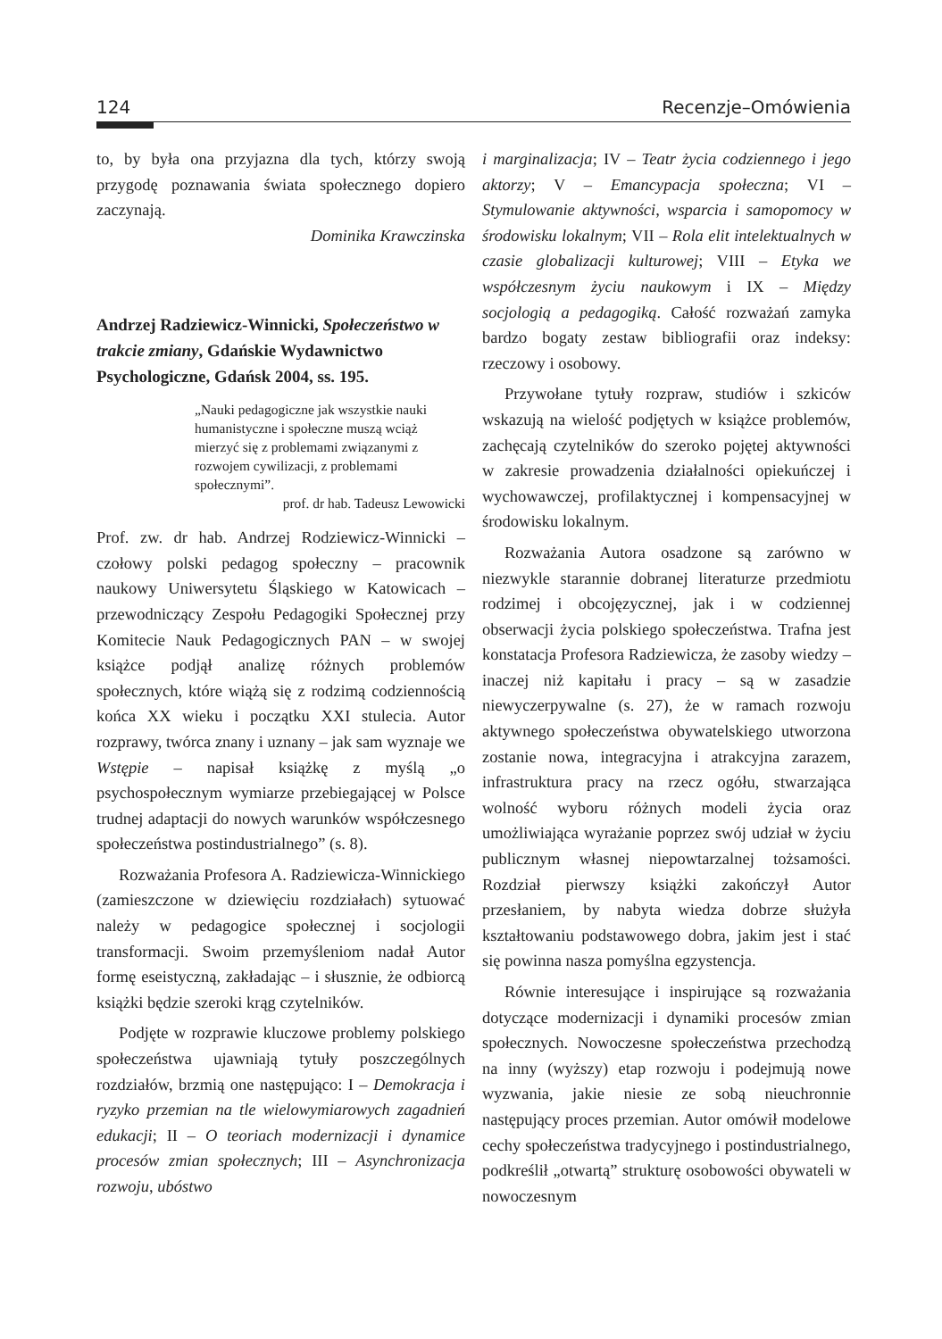124 Recenzje–Omówienia
to, by była ona przyjazna dla tych, którzy swoją przygodę poznawania świata społecznego dopiero zaczynają.
Dominika Krawczinska
Andrzej Radziewicz-Winnicki, Społeczeństwo w trakcie zmiany, Gdańskie Wydawnictwo Psychologiczne, Gdańsk 2004, ss. 195.
„Nauki pedagogiczne jak wszystkie nauki humanistyczne i społeczne muszą wciąż mierzyć się z problemami związanymi z rozwojem cywilizacji, z problemami społecznymi”.
prof. dr hab. Tadeusz Lewowicki
Prof. zw. dr hab. Andrzej Rodziewicz-Winnicki – czołowy polski pedagog społeczny – pracownik naukowy Uniwersytetu Śląskiego w Katowicach – przewodniczący Zespołu Pedagogiki Społecznej przy Komitecie Nauk Pedagogicznych PAN – w swojej książce podjął analizę różnych problemów społecznych, które wiążą się z rodzimą codziennością końca XX wieku i początku XXI stulecia. Autor rozprawy, twórca znany i uznany – jak sam wyznaje we Wstępie – napisał książkę z myślą „o psychospołecznym wymiarze przebiegającej w Polsce trudnej adaptacji do nowych warunków współczesnego społeczeństwa postindustrialnego” (s. 8).
Rozważania Profesora A. Radziewicza-Winnickiego (zamieszczone w dziewięciu rozdziałach) sytuować należy w pedagogice społecznej i socjologii transformacji. Swoim przemyśleniom nadał Autor formę eseistyczną, zakładając – i słusznie, że odbiorcą książki będzie szeroki krąg czytelników.
Podjęte w rozprawie kluczowe problemy polskiego społeczeństwa ujawniają tytuły poszczególnych rozdziałów, brzmią one następująco: I – Demokracja i ryzyko przemian na tle wielowymiarowych zagadnień edukacji; II – O teoriach modernizacji i dynamice procesów zmian społecznych; III – Asynchronizacja rozwoju, ubóstwo
i marginalizacja; IV – Teatr życia codziennego i jego aktorzy; V – Emancypacja społeczna; VI – Stymulowanie aktywności, wsparcia i samopomocy w środowisku lokalnym; VII – Rola elit intelektualnych w czasie globalizacji kulturowej; VIII – Etyka we współczesnym życiu naukowym i IX – Między socjologią a pedagogiką. Całość rozważań zamyka bardzo bogaty zestaw bibliografii oraz indeksy: rzeczowy i osobowy.
Przywołane tytuły rozpraw, studiów i szkiców wskazują na wielość podjętych w książce problemów, zachęcają czytelników do szeroko pojętej aktywności w zakresie prowadzenia działalności opiekuńczej i wychowawczej, profilaktycznej i kompensacyjnej w środowisku lokalnym.
Rozważania Autora osadzone są zarówno w niezwykle starannie dobranej literaturze przedmiotu rodzimej i obcojęzycznej, jak i w codziennej obserwacji życia polskiego społeczeństwa. Trafna jest konstatacja Profesora Radziewicza, że zasoby wiedzy – inaczej niż kapitału i pracy – są w zasadzie niewyczerpywalne (s. 27), że w ramach rozwoju aktywnego społeczeństwa obywatelskiego utworzona zostanie nowa, integracyjna i atrakcyjna zarazem, infrastruktura pracy na rzecz ogółu, stwarzająca wolność wyboru różnych modeli życia oraz umożliwiająca wyrażanie poprzez swój udział w życiu publicznym własnej niepowtarzalnej tożsamości. Rozdział pierwszy książki zakończył Autor przesłaniem, by nabyta wiedza dobrze służyła kształtowaniu podstawowego dobra, jakim jest i stać się powinna nasza pomyślna egzystencja.
Równie interesujące i inspirujące są rozważania dotyczące modernizacji i dynamiki procesów zmian społecznych. Nowoczesne społeczeństwa przechodzą na inny (wyższy) etap rozwoju i podejmują nowe wyzwania, jakie niesie ze sobą nieuchronnie następujący proces przemian. Autor omówił modelowe cechy społeczeństwa tradycyjnego i postindustrialnego, podkreślił „otwartą” strukturę osobowości obywateli w nowoczesnym